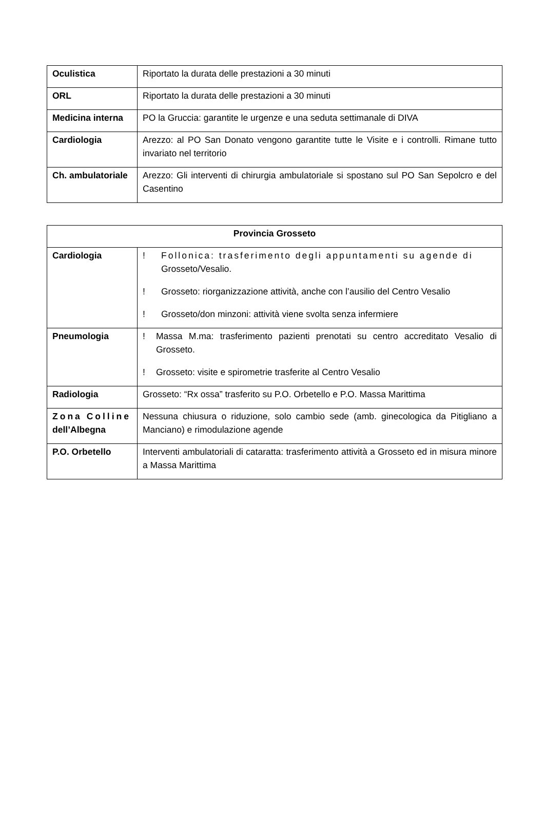| Oculistica | Riportato la durata delle prestazioni a 30 minuti |
| ORL | Riportato la durata delle prestazioni a 30 minuti |
| Medicina interna | PO la Gruccia: garantite le urgenze e una seduta settimanale di DIVA |
| Cardiologia | Arezzo: al PO San Donato vengono garantite tutte le Visite e i controlli. Rimane tutto invariato nel territorio |
| Ch. ambulatoriale | Arezzo: Gli interventi di chirurgia ambulatoriale si spostano sul PO San Sepolcro e del Casentino |
| Provincia Grosseto | |
| Cardiologia | ! Follonica: trasferimento degli appuntamenti su agende di Grosseto/Vesalio. ! Grosseto: riorganizzazione attività, anche con l’ausilio del Centro Vesalio ! Grosseto/don minzoni: attività viene svolta senza infermiere |
| Pneumologia | ! Massa M.ma: trasferimento pazienti prenotati su centro accreditato Vesalio di Grosseto. ! Grosseto: visite e spirometrie trasferite al Centro Vesalio |
| Radiologia | Grosseto: “Rx ossa” trasferito su P.O. Orbetello e P.O. Massa Marittima |
| Zona Colline dell’Albegna | Nessuna chiusura o riduzione, solo cambio sede (amb. ginecologica da Pitigliano a Manciano) e rimodulazione agende |
| P.O. Orbetello | Interventi ambulatoriali di cataratta: trasferimento attività a Grosseto ed in misura minore a Massa Marittima |